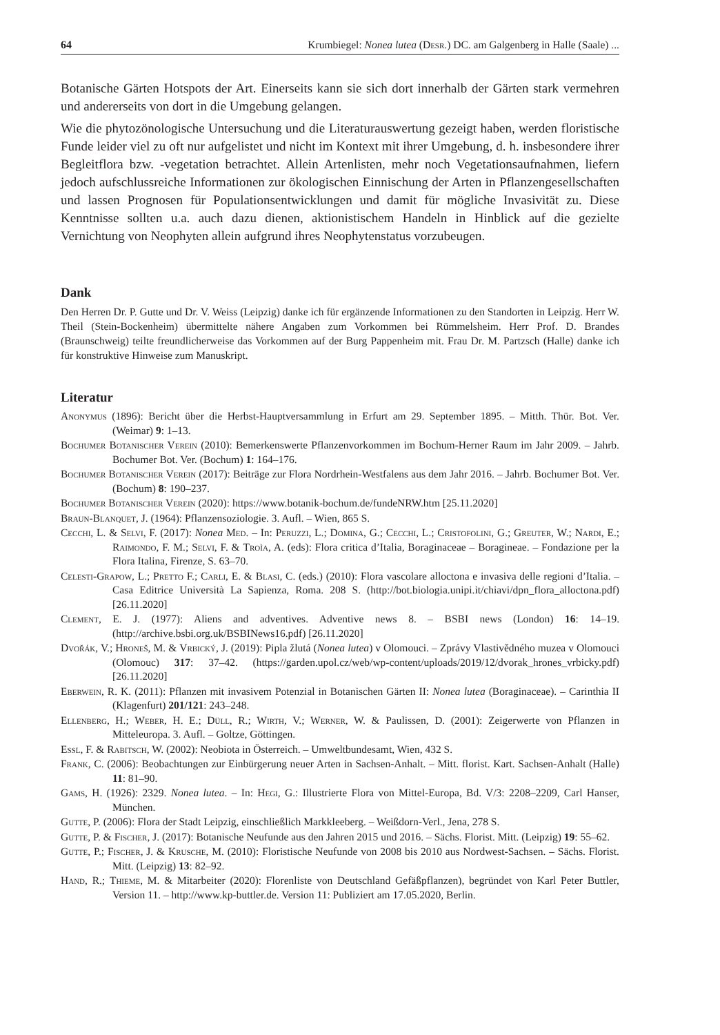64 Krumbiegel: Nonea lutea (Desr.) DC. am Galgenberg in Halle (Saale) ...
Botanische Gärten Hotspots der Art. Einerseits kann sie sich dort innerhalb der Gärten stark vermehren und andererseits von dort in die Umgebung gelangen.
Wie die phytozönologische Untersuchung und die Literaturauswertung gezeigt haben, werden floristische Funde leider viel zu oft nur aufgelistet und nicht im Kontext mit ihrer Umgebung, d. h. insbesondere ihrer Begleitflora bzw. -vegetation betrachtet. Allein Artenlisten, mehr noch Vegetationsaufnahmen, liefern jedoch aufschlussreiche Informationen zur ökologischen Einnischung der Arten in Pflanzengesellschaften und lassen Prognosen für Populationsentwicklungen und damit für mögliche Invasivität zu. Diese Kenntnisse sollten u.a. auch dazu dienen, aktionistischem Handeln in Hinblick auf die gezielte Vernichtung von Neophyten allein aufgrund ihres Neophytenstatus vorzubeugen.
Dank
Den Herren Dr. P. Gutte und Dr. V. Weiss (Leipzig) danke ich für ergänzende Informationen zu den Standorten in Leipzig. Herr W. Theil (Stein-Bockenheim) übermittelte nähere Angaben zum Vorkommen bei Rümmelsheim. Herr Prof. D. Brandes (Braunschweig) teilte freundlicherweise das Vorkommen auf der Burg Pappenheim mit. Frau Dr. M. Partzsch (Halle) danke ich für konstruktive Hinweise zum Manuskript.
Literatur
Anonymus (1896): Bericht über die Herbst-Hauptversammlung in Erfurt am 29. September 1895. – Mitth. Thür. Bot. Ver. (Weimar) 9: 1–13.
Bochumer Botanischer Verein (2010): Bemerkenswerte Pflanzenvorkommen im Bochum-Herner Raum im Jahr 2009. – Jahrb. Bochumer Bot. Ver. (Bochum) 1: 164–176.
Bochumer Botanischer Verein (2017): Beiträge zur Flora Nordrhein-Westfalens aus dem Jahr 2016. – Jahrb. Bochumer Bot. Ver. (Bochum) 8: 190–237.
Bochumer Botanischer Verein (2020): https://www.botanik-bochum.de/fundeNRW.htm [25.11.2020]
Braun-Blanquet, J. (1964): Pflanzensoziologie. 3. Aufl. – Wien, 865 S.
Cecchi, L. & Selvi, F. (2017): Nonea Med. – In: Peruzzi, L.; Domina, G.; Cecchi, L.; Cristofolini, G.; Greuter, W.; Nardi, E.; Raimondo, F. M.; Selvi, F. & Troìa, A. (eds): Flora critica d’Italia, Boraginaceae – Boragineae. – Fondazione per la Flora Italina, Firenze, S. 63–70.
Celesti-Grapow, L.; Pretto F.; Carli, E. & Blasi, C. (eds.) (2010): Flora vascolare alloctona e invasiva delle regioni d’Italia. – Casa Editrice Università La Sapienza, Roma. 208 S. (http://bot.biologia.unipi.it/chiavi/dpn_flora_alloctona.pdf) [26.11.2020]
Clement, E. J. (1977): Aliens and adventives. Adventive news 8. – BSBI news (London) 16: 14–19. (http://archive.bsbi.org.uk/BSBINews16.pdf) [26.11.2020]
Dvořák, V.; Hroneš, M. & Vrbický, J. (2019): Pipla žlutá (Nonea lutea) v Olomouci. – Zprávy Vlastivědného muzea v Olomouci (Olomouc) 317: 37–42. (https://garden.upol.cz/web/wp-content/uploads/2019/12/dvorak_hrones_vrbicky.pdf) [26.11.2020]
Eberwein, R. K. (2011): Pflanzen mit invasivem Potenzial in Botanischen Gärten II: Nonea lutea (Boraginaceae). – Carinthia II (Klagenfurt) 201/121: 243–248.
Ellenberg, H.; Weber, H. E.; Düll, R.; Wirth, V.; Werner, W. & Paulissen, D. (2001): Zeigerwerte von Pflanzen in Mitteleuropa. 3. Aufl. – Goltze, Göttingen.
Essl, F. & Rabitsch, W. (2002): Neobiota in Österreich. – Umweltbundesamt, Wien, 432 S.
Frank, C. (2006): Beobachtungen zur Einbürgerung neuer Arten in Sachsen-Anhalt. – Mitt. florist. Kart. Sachsen-Anhalt (Halle) 11: 81–90.
Gams, H. (1926): 2329. Nonea lutea. – In: Hegi, G.: Illustrierte Flora von Mittel-Europa, Bd. V/3: 2208–2209, Carl Hanser, München.
Gutte, P. (2006): Flora der Stadt Leipzig, einschließlich Markkleeberg. – Weißdorn-Verl., Jena, 278 S.
Gutte, P. & Fischer, J. (2017): Botanische Neufunde aus den Jahren 2015 und 2016. – Sächs. Florist. Mitt. (Leipzig) 19: 55–62.
Gutte, P.; Fischer, J. & Krusche, M. (2010): Floristische Neufunde von 2008 bis 2010 aus Nordwest-Sachsen. – Sächs. Florist. Mitt. (Leipzig) 13: 82–92.
Hand, R.; Thieme, M. & Mitarbeiter (2020): Florenliste von Deutschland Gefäßpflanzen), begründet von Karl Peter Buttler, Version 11. – http://www.kp-buttler.de. Version 11: Publiziert am 17.05.2020, Berlin.